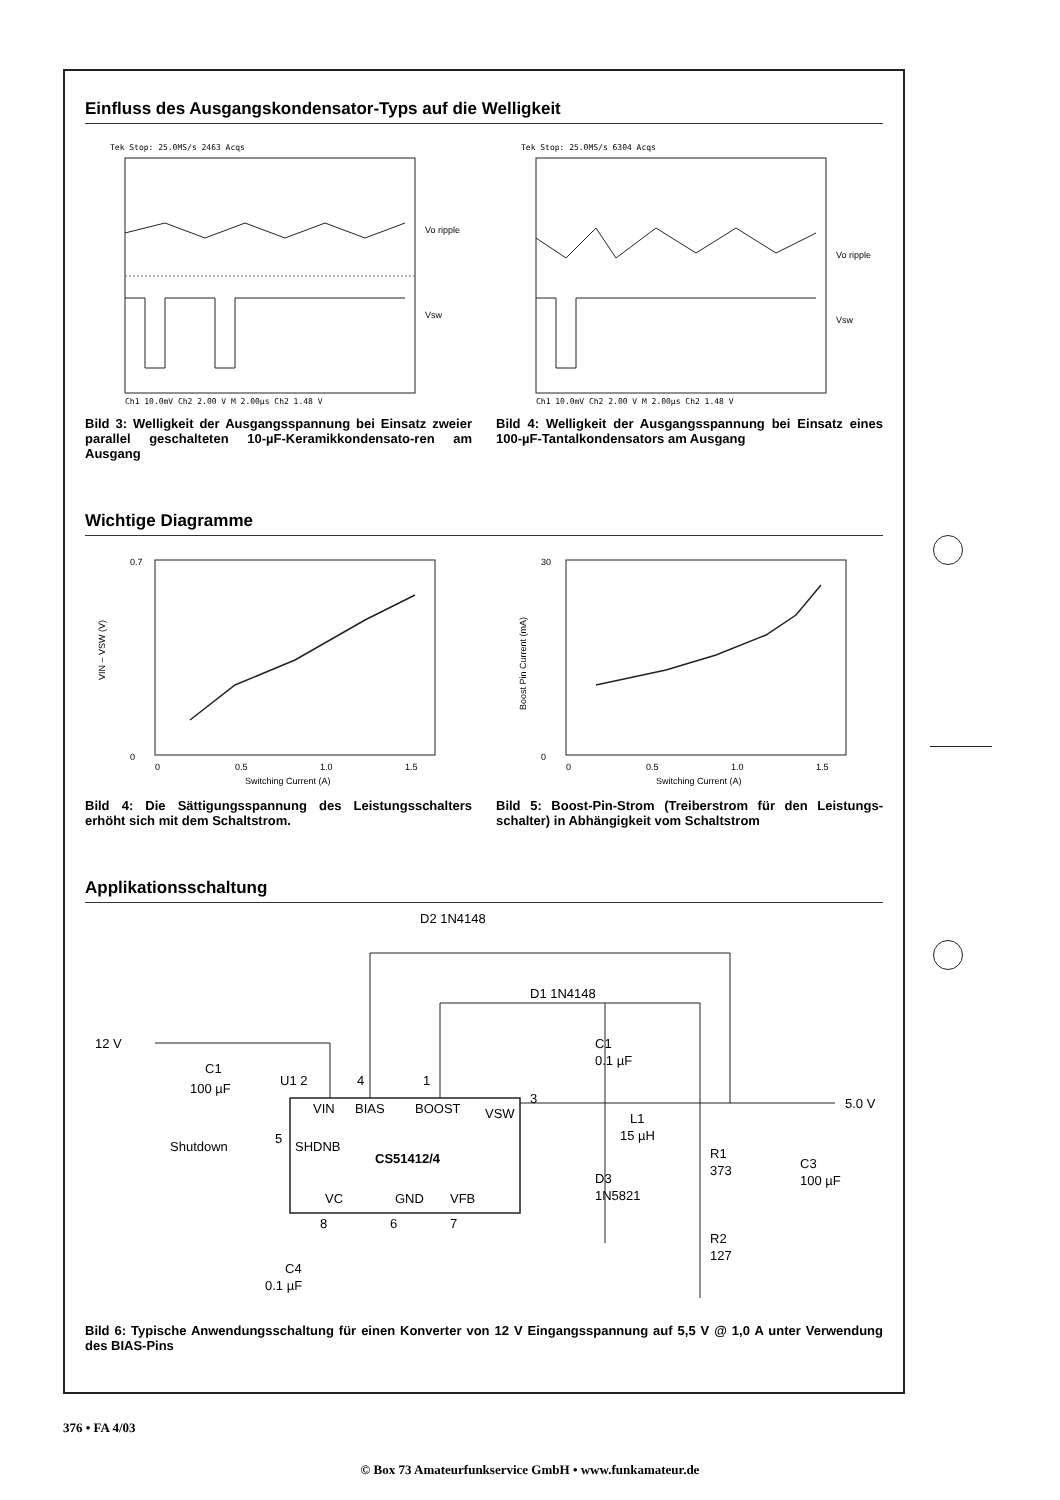Einfluss des Ausgangskondensator-Typs auf die Welligkeit
Tek Stop: 25.0MS/s 2463 Acqs
Vo ripple
Vsw
Ch1 10.0mV Ch2 2.00 V M 2.00µs Ch2 1.48 V
Bild 3: Welligkeit der Ausgangsspannung bei Einsatz zweier parallel geschalteten 10-µF-Keramikkondensato-ren am Ausgang
Tek Stop: 25.0MS/s 6304 Acqs
Vo ripple
Vsw
Ch1 10.0mV Ch2 2.00 V M 2.00µs Ch2 1.48 V
Bild 4: Welligkeit der Ausgangsspannung bei Einsatz eines 100-µF-Tantalkondensators am Ausgang
Wichtige Diagramme
0.7
0
0
0.5
1.0
1.5
Switching Current (A)
VIN – VSW (V)
Bild 4: Die Sättigungsspannung des Leistungsschalters erhöht sich mit dem Schaltstrom.
30
0
0
0.5
1.0
1.5
Switching Current (A)
Boost Pin Current (mA)
Bild 5: Boost-Pin-Strom (Treiberstrom für den Leistungs-schalter) in Abhängigkeit vom Schaltstrom
Applikationsschaltung
D2 1N4148
D1 1N4148
12 V
C1
100 µF
U1 2
4
1
3
VIN
BIAS
BOOST
VSW
Shutdown
5
SHDNB
CS51412/4
VC
GND
VFB
8
6
7
C1
0.1 µF
L1
15 µH
D3
1N5821
R1
373
R2
127
C3
100 µF
5.0 V
C4
0.1 µF
Bild 6: Typische Anwendungsschaltung für einen Konverter von 12 V Eingangsspannung auf 5,5 V @ 1,0 A unter Verwendung des BIAS-Pins
376 • FA 4/03
© Box 73 Amateurfunkservice GmbH • www.funkamateur.de